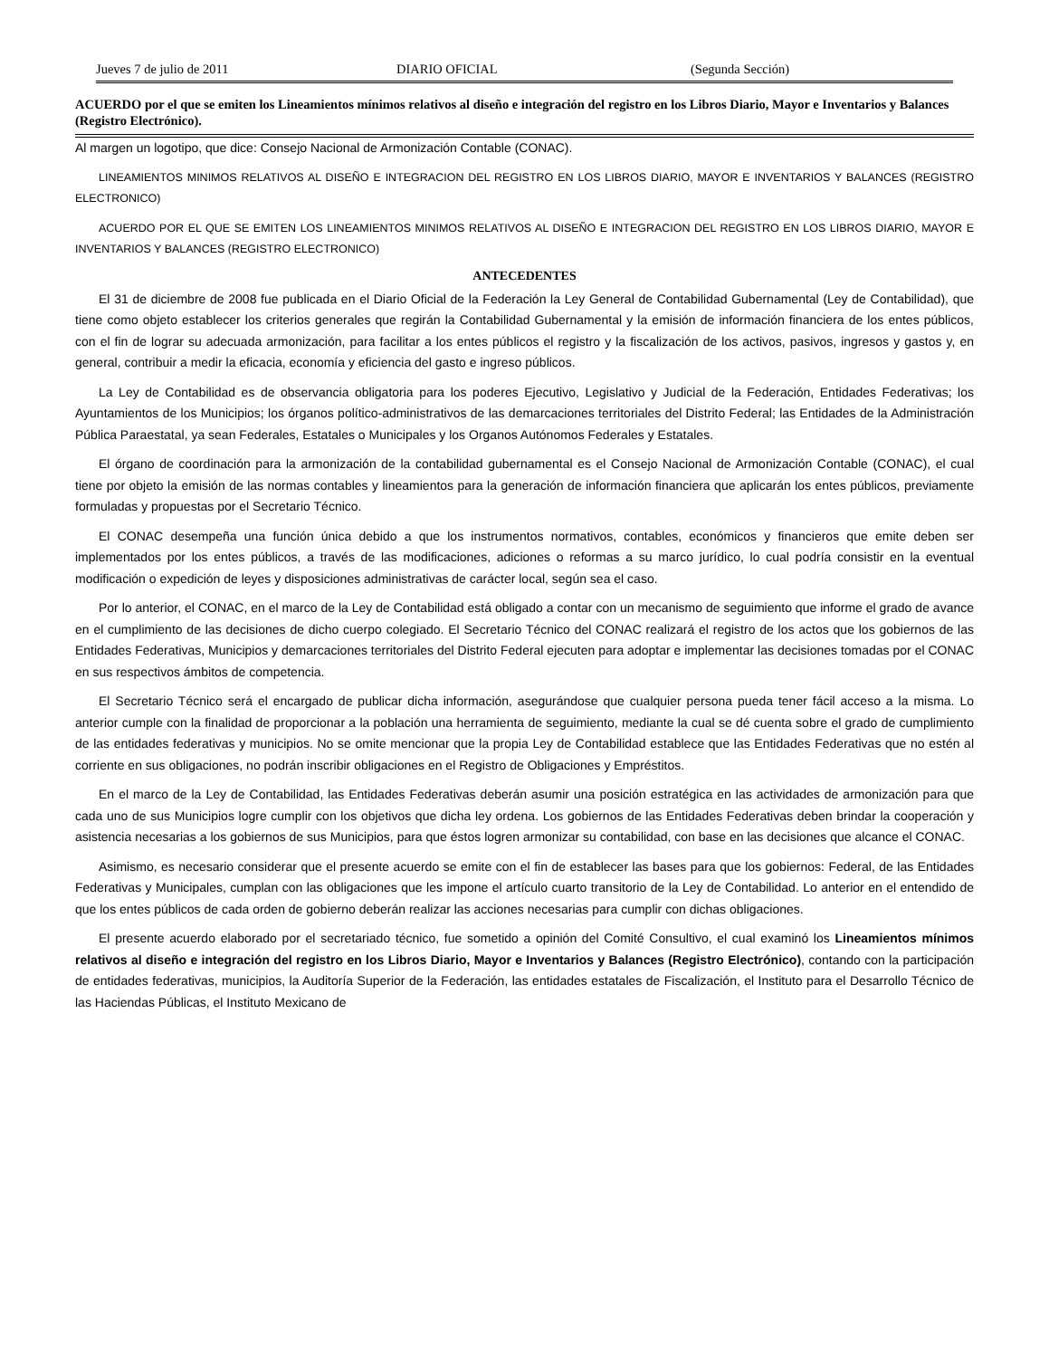Jueves 7 de julio de 2011 DIARIO OFICIAL (Segunda Sección)
ACUERDO por el que se emiten los Lineamientos mínimos relativos al diseño e integración del registro en los Libros Diario, Mayor e Inventarios y Balances (Registro Electrónico).
Al margen un logotipo, que dice: Consejo Nacional de Armonización Contable (CONAC).
LINEAMIENTOS MINIMOS RELATIVOS AL DISEÑO E INTEGRACION DEL REGISTRO EN LOS LIBROS DIARIO, MAYOR E INVENTARIOS Y BALANCES (REGISTRO ELECTRONICO)
ACUERDO POR EL QUE SE EMITEN LOS LINEAMIENTOS MINIMOS RELATIVOS AL DISEÑO E INTEGRACION DEL REGISTRO EN LOS LIBROS DIARIO, MAYOR E INVENTARIOS Y BALANCES (REGISTRO ELECTRONICO)
ANTECEDENTES
El 31 de diciembre de 2008 fue publicada en el Diario Oficial de la Federación la Ley General de Contabilidad Gubernamental (Ley de Contabilidad), que tiene como objeto establecer los criterios generales que regirán la Contabilidad Gubernamental y la emisión de información financiera de los entes públicos, con el fin de lograr su adecuada armonización, para facilitar a los entes públicos el registro y la fiscalización de los activos, pasivos, ingresos y gastos y, en general, contribuir a medir la eficacia, economía y eficiencia del gasto e ingreso públicos.
La Ley de Contabilidad es de observancia obligatoria para los poderes Ejecutivo, Legislativo y Judicial de la Federación, Entidades Federativas; los Ayuntamientos de los Municipios; los órganos político-administrativos de las demarcaciones territoriales del Distrito Federal; las Entidades de la Administración Pública Paraestatal, ya sean Federales, Estatales o Municipales y los Organos Autónomos Federales y Estatales.
El órgano de coordinación para la armonización de la contabilidad gubernamental es el Consejo Nacional de Armonización Contable (CONAC), el cual tiene por objeto la emisión de las normas contables y lineamientos para la generación de información financiera que aplicarán los entes públicos, previamente formuladas y propuestas por el Secretario Técnico.
El CONAC desempeña una función única debido a que los instrumentos normativos, contables, económicos y financieros que emite deben ser implementados por los entes públicos, a través de las modificaciones, adiciones o reformas a su marco jurídico, lo cual podría consistir en la eventual modificación o expedición de leyes y disposiciones administrativas de carácter local, según sea el caso.
Por lo anterior, el CONAC, en el marco de la Ley de Contabilidad está obligado a contar con un mecanismo de seguimiento que informe el grado de avance en el cumplimiento de las decisiones de dicho cuerpo colegiado. El Secretario Técnico del CONAC realizará el registro de los actos que los gobiernos de las Entidades Federativas, Municipios y demarcaciones territoriales del Distrito Federal ejecuten para adoptar e implementar las decisiones tomadas por el CONAC en sus respectivos ámbitos de competencia.
El Secretario Técnico será el encargado de publicar dicha información, asegurándose que cualquier persona pueda tener fácil acceso a la misma. Lo anterior cumple con la finalidad de proporcionar a la población una herramienta de seguimiento, mediante la cual se dé cuenta sobre el grado de cumplimiento de las entidades federativas y municipios. No se omite mencionar que la propia Ley de Contabilidad establece que las Entidades Federativas que no estén al corriente en sus obligaciones, no podrán inscribir obligaciones en el Registro de Obligaciones y Empréstitos.
En el marco de la Ley de Contabilidad, las Entidades Federativas deberán asumir una posición estratégica en las actividades de armonización para que cada uno de sus Municipios logre cumplir con los objetivos que dicha ley ordena. Los gobiernos de las Entidades Federativas deben brindar la cooperación y asistencia necesarias a los gobiernos de sus Municipios, para que éstos logren armonizar su contabilidad, con base en las decisiones que alcance el CONAC.
Asimismo, es necesario considerar que el presente acuerdo se emite con el fin de establecer las bases para que los gobiernos: Federal, de las Entidades Federativas y Municipales, cumplan con las obligaciones que les impone el artículo cuarto transitorio de la Ley de Contabilidad. Lo anterior en el entendido de que los entes públicos de cada orden de gobierno deberán realizar las acciones necesarias para cumplir con dichas obligaciones.
El presente acuerdo elaborado por el secretariado técnico, fue sometido a opinión del Comité Consultivo, el cual examinó los Lineamientos mínimos relativos al diseño e integración del registro en los Libros Diario, Mayor e Inventarios y Balances (Registro Electrónico), contando con la participación de entidades federativas, municipios, la Auditoría Superior de la Federación, las entidades estatales de Fiscalización, el Instituto para el Desarrollo Técnico de las Haciendas Públicas, el Instituto Mexicano de